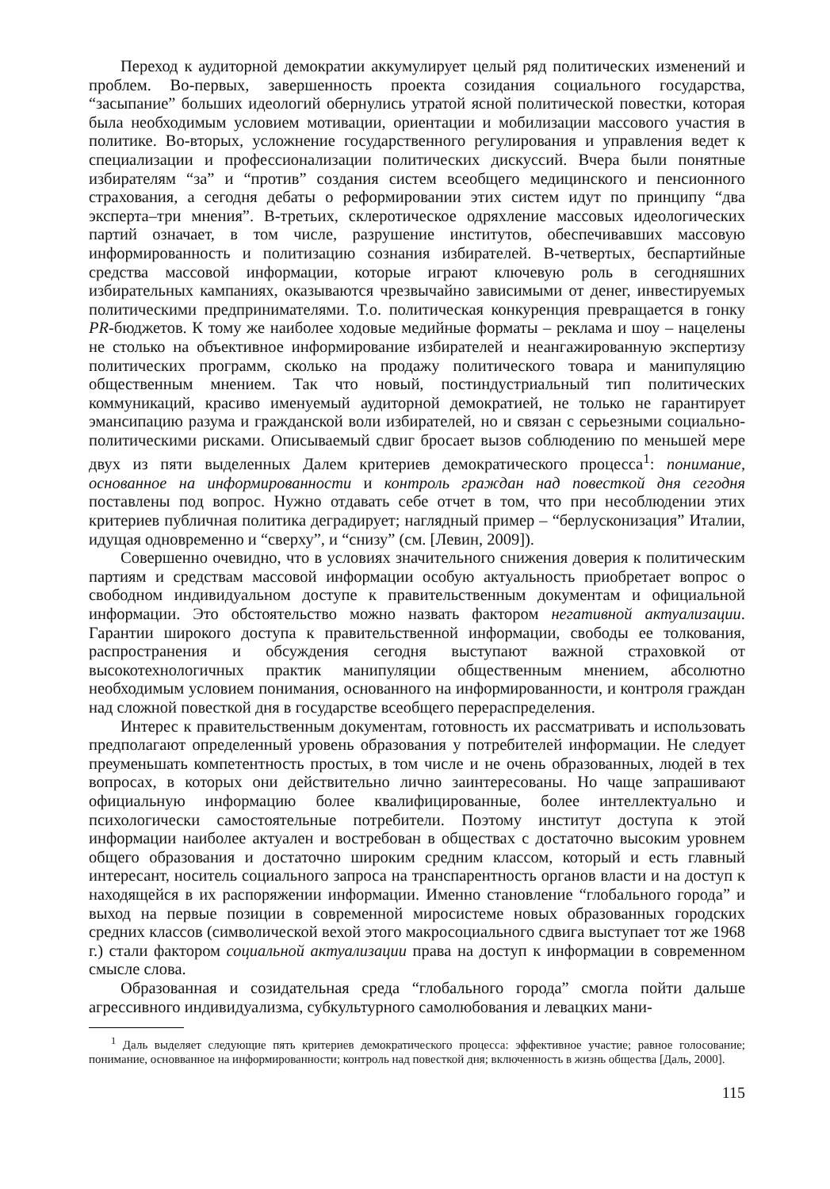Переход к аудиторной демократии аккумулирует целый ряд политических изменений и проблем. Во-первых, завершенность проекта созидания социального государства, “засыпание” больших идеологий обернулись утратой ясной политической повестки, которая была необходимым условием мотивации, ориентации и мобилизации массового участия в политике. Во-вторых, усложнение государственного регулирования и управления ведет к специализации и профессионализации политических дискуссий. Вчера были понятные избирателям “за” и “против” создания систем всеобщего медицинского и пенсионного страхования, а сегодня дебаты о реформировании этих систем идут по принципу “два эксперта–три мнения”. В-третьих, склеротическое одряхление массовых идеологических партий означает, в том числе, разрушение институтов, обеспечивавших массовую информированность и политизацию сознания избирателей. В-четвертых, беспартийные средства массовой информации, которые играют ключевую роль в сегодняшних избирательных кампаниях, оказываются чрезвычайно зависимыми от денег, инвестируемых политическими предпринимателями. Т.о. политическая конкуренция превращается в гонку PR-бюджетов. К тому же наиболее ходовые медийные форматы – реклама и шоу – нацелены не столько на объективное информирование избирателей и неангажированную экспертизу политических программ, сколько на продажу политического товара и манипуляцию общественным мнением. Так что новый, постиндустриальный тип политических коммуникаций, красиво именуемый аудиторной демократией, не только не гарантирует эмансипацию разума и гражданской воли избирателей, но и связан с серьезными социально-политическими рисками. Описываемый сдвиг бросает вызов соблюдению по меньшей мере двух из пяти выделенных Далем критериев демократического процесса<sup>1</sup>: понимание, основанное на информированности и контроль граждан над повесткой дня сегодня поставлены под вопрос. Нужно отдавать себе отчет в том, что при несоблюдении этих критериев публичная политика деградирует; наглядный пример – “берлусконизация” Италии, идущая одновременно и “сверху”, и “снизу” (см. [Левин, 2009]).
Совершенно очевидно, что в условиях значительного снижения доверия к политическим партиям и средствам массовой информации особую актуальность приобретает вопрос о свободном индивидуальном доступе к правительственным документам и официальной информации. Это обстоятельство можно назвать фактором негативной актуализации. Гарантии широкого доступа к правительственной информации, свободы ее толкования, распространения и обсуждения сегодня выступают важной страховкой от высокотехнологичных практик манипуляции общественным мнением, абсолютно необходимым условием понимания, основанного на информированности, и контроля граждан над сложной повесткой дня в государстве всеобщего перераспределения.
Интерес к правительственным документам, готовность их рассматривать и использовать предполагают определенный уровень образования у потребителей информации. Не следует преуменьшать компетентность простых, в том числе и не очень образованных, людей в тех вопросах, в которых они действительно лично заинтересованы. Но чаще запрашивают официальную информацию более квалифицированные, более интеллектуально и психологически самостоятельные потребители. Поэтому институт доступа к этой информации наиболее актуален и востребован в обществах с достаточно высоким уровнем общего образования и достаточно широким средним классом, который и есть главный интересант, носитель социального запроса на транспарентность органов власти и на доступ к находящейся в их распоряжении информации. Именно становление “глобального города” и выход на первые позиции в современной миросистеме новых образованных городских средних классов (символической вехой этого макросоциального сдвига выступает тот же 1968 г.) стали фактором социальной актуализации права на доступ к информации в современном смысле слова.
Образованная и созидательная среда “глобального города” смогла пойти дальше агрессивного индивидуализма, субкультурного самолюбования и левацких мани-
<sup>1</sup> Даль выделяет следующие пять критериев демократического процесса: эффективное участие; равное голосование; понимание, основванное на информированности; контроль над повесткой дня; включенность в жизнь общества [Даль, 2000].
115